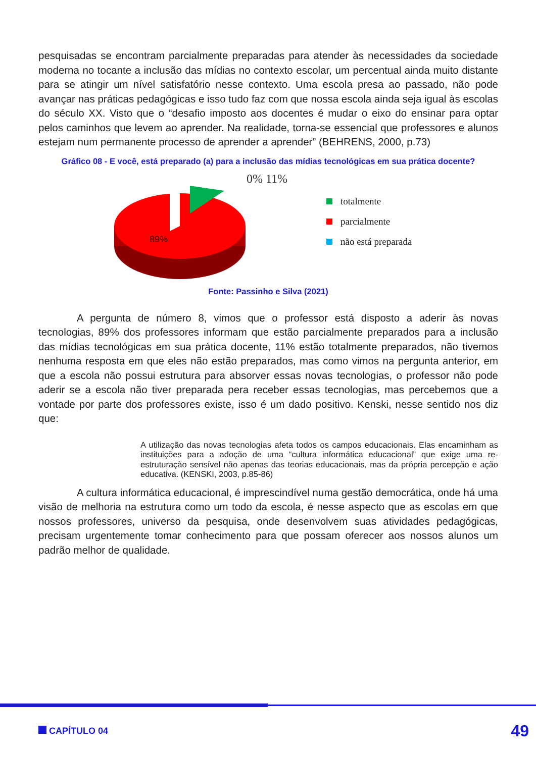pesquisadas se encontram parcialmente preparadas para atender às necessidades da sociedade moderna no tocante a inclusão das mídias no contexto escolar, um percentual ainda muito distante para se atingir um nível satisfatório nesse contexto. Uma escola presa ao passado, não pode avançar nas práticas pedagógicas e isso tudo faz com que nossa escola ainda seja igual às escolas do século XX. Visto que o “desafio imposto aos docentes é mudar o eixo do ensinar para optar pelos caminhos que levem ao aprender. Na realidade, torna-se essencial que professores e alunos estejam num permanente processo de aprender a aprender” (BEHRENS, 2000, p.73)
Gráfico 08 - E você, está preparado (a) para a inclusão das mídias tecnológicas em sua prática docente?
0% 11%
89%
totalmente
parcialmente
não está preparada
Fonte: Passinho e Silva (2021)
A pergunta de número 8, vimos que o professor está disposto a aderir às novas tecnologias, 89% dos professores informam que estão parcialmente preparados para a inclusão das mídias tecnológicas em sua prática docente, 11% estão totalmente preparados, não tivemos nenhuma resposta em que eles não estão preparados, mas como vimos na pergunta anterior, em que a escola não possui estrutura para absorver essas novas tecnologias, o professor não pode aderir se a escola não tiver preparada pera receber essas tecnologias, mas percebemos que a vontade por parte dos professores existe, isso é um dado positivo. Kenski, nesse sentido nos diz que:
A utilização das novas tecnologias afeta todos os campos educacionais. Elas encaminham as instituições para a adoção de uma “cultura informática educacional” que exige uma re-estruturação sensível não apenas das teorias educacionais, mas da própria percepção e ação educativa. (KENSKI, 2003, p.85-86)
A cultura informática educacional, é imprescindível numa gestão democrática, onde há uma visão de melhoria na estrutura como um todo da escola, é nesse aspecto que as escolas em que nossos professores, universo da pesquisa, onde desenvolvem suas atividades pedagógicas, precisam urgentemente tomar conhecimento para que possam oferecer aos nossos alunos um padrão melhor de qualidade.
CAPÍTULO 04
49